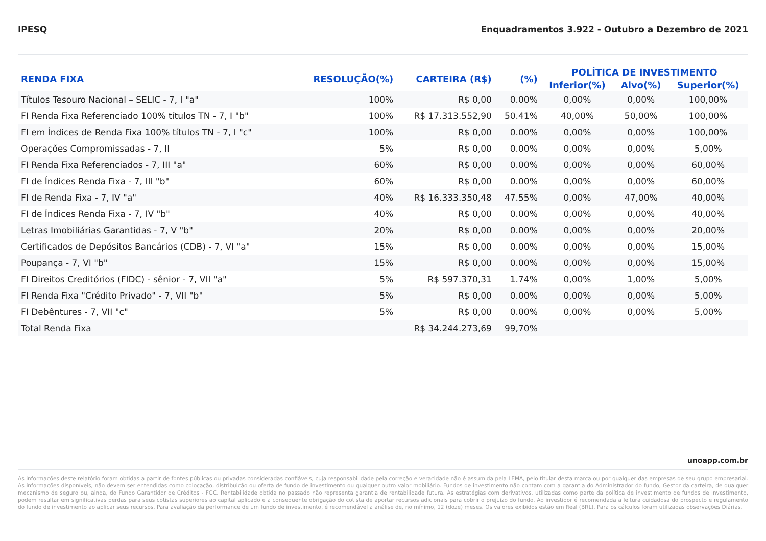IPESQ Enquadramentos 3.922 - Outubro a Dezembro de 2021
| RENDA FIXA | RESOLUÇÃO(%) | CARTEIRA (R$) | (%) | POLÍTICA DE INVESTIMENTO | | |
| --- | --- | --- | --- | --- | --- | --- |
| | | | | Inferior(%) | Alvo(%) | Superior(%) |
| Títulos Tesouro Nacional – SELIC - 7, I "a" | 100% | R$ 0,00 | 0.00% | 0,00% | 0,00% | 100,00% |
| FI Renda Fixa Referenciado 100% títulos TN - 7, I "b" | 100% | R$ 17.313.552,90 | 50.41% | 40,00% | 50,00% | 100,00% |
| FI em Índices de Renda Fixa 100% títulos TN - 7, I "c" | 100% | R$ 0,00 | 0.00% | 0,00% | 0,00% | 100,00% |
| Operações Compromissadas - 7, II | 5% | R$ 0,00 | 0.00% | 0,00% | 0,00% | 5,00% |
| FI Renda Fixa Referenciados - 7, III "a" | 60% | R$ 0,00 | 0.00% | 0,00% | 0,00% | 60,00% |
| FI de Índices Renda Fixa - 7, III "b" | 60% | R$ 0,00 | 0.00% | 0,00% | 0,00% | 60,00% |
| FI de Renda Fixa - 7, IV "a" | 40% | R$ 16.333.350,48 | 47.55% | 0,00% | 47,00% | 40,00% |
| FI de Índices Renda Fixa - 7, IV "b" | 40% | R$ 0,00 | 0.00% | 0,00% | 0,00% | 40,00% |
| Letras Imobiliárias Garantidas - 7, V "b" | 20% | R$ 0,00 | 0.00% | 0,00% | 0,00% | 20,00% |
| Certificados de Depósitos Bancários (CDB) - 7, VI "a" | 15% | R$ 0,00 | 0.00% | 0,00% | 0,00% | 15,00% |
| Poupança - 7, VI "b" | 15% | R$ 0,00 | 0.00% | 0,00% | 0,00% | 15,00% |
| FI Direitos Creditórios (FIDC) - sênior - 7, VII "a" | 5% | R$ 597.370,31 | 1.74% | 0,00% | 1,00% | 5,00% |
| FI Renda Fixa "Crédito Privado" - 7, VII "b" | 5% | R$ 0,00 | 0.00% | 0,00% | 0,00% | 5,00% |
| FI Debêntures - 7, VII "c" | 5% | R$ 0,00 | 0.00% | 0,00% | 0,00% | 5,00% |
| Total Renda Fixa | | R$ 34.244.273,69 | 99,70% | | | |
unoapp.com.br
As informações deste relatório foram obtidas a partir de fontes públicas ou privadas consideradas confiáveis, cuja responsabilidade pela correção e veracidade não é assumida pela LEMA, pelo titular desta marca ou por qualquer das empresas de seu grupo empresarial. As informações disponíveis, não devem ser entendidas como colocação, distribuição ou oferta de fundo de investimento ou qualquer outro valor mobiliário. Fundos de investimento não contam com a garantia do Administrador do fundo, Gestor da carteira, de qualquer mecanismo de seguro ou, ainda, do Fundo Garantidor de Créditos - FGC. Rentabilidade obtida no passado não representa garantia de rentabilidade futura. As estratégias com derivativos, utilizadas como parte da política de investimento de fundos de investimento, podem resultar em significativas perdas para seus cotistas superiores ao capital aplicado e a consequente obrigação do cotista de aportar recursos adicionais para cobrir o prejuízo do fundo. Ao investidor é recomendada a leitura cuidadosa do prospecto e regulamento do fundo de investimento ao aplicar seus recursos. Para avaliação da performance de um fundo de investimento, é recomendável a análise de, no mínimo, 12 (doze) meses. Os valores exibidos estão em Real (BRL). Para os cálculos foram utilizadas observações Diárias.